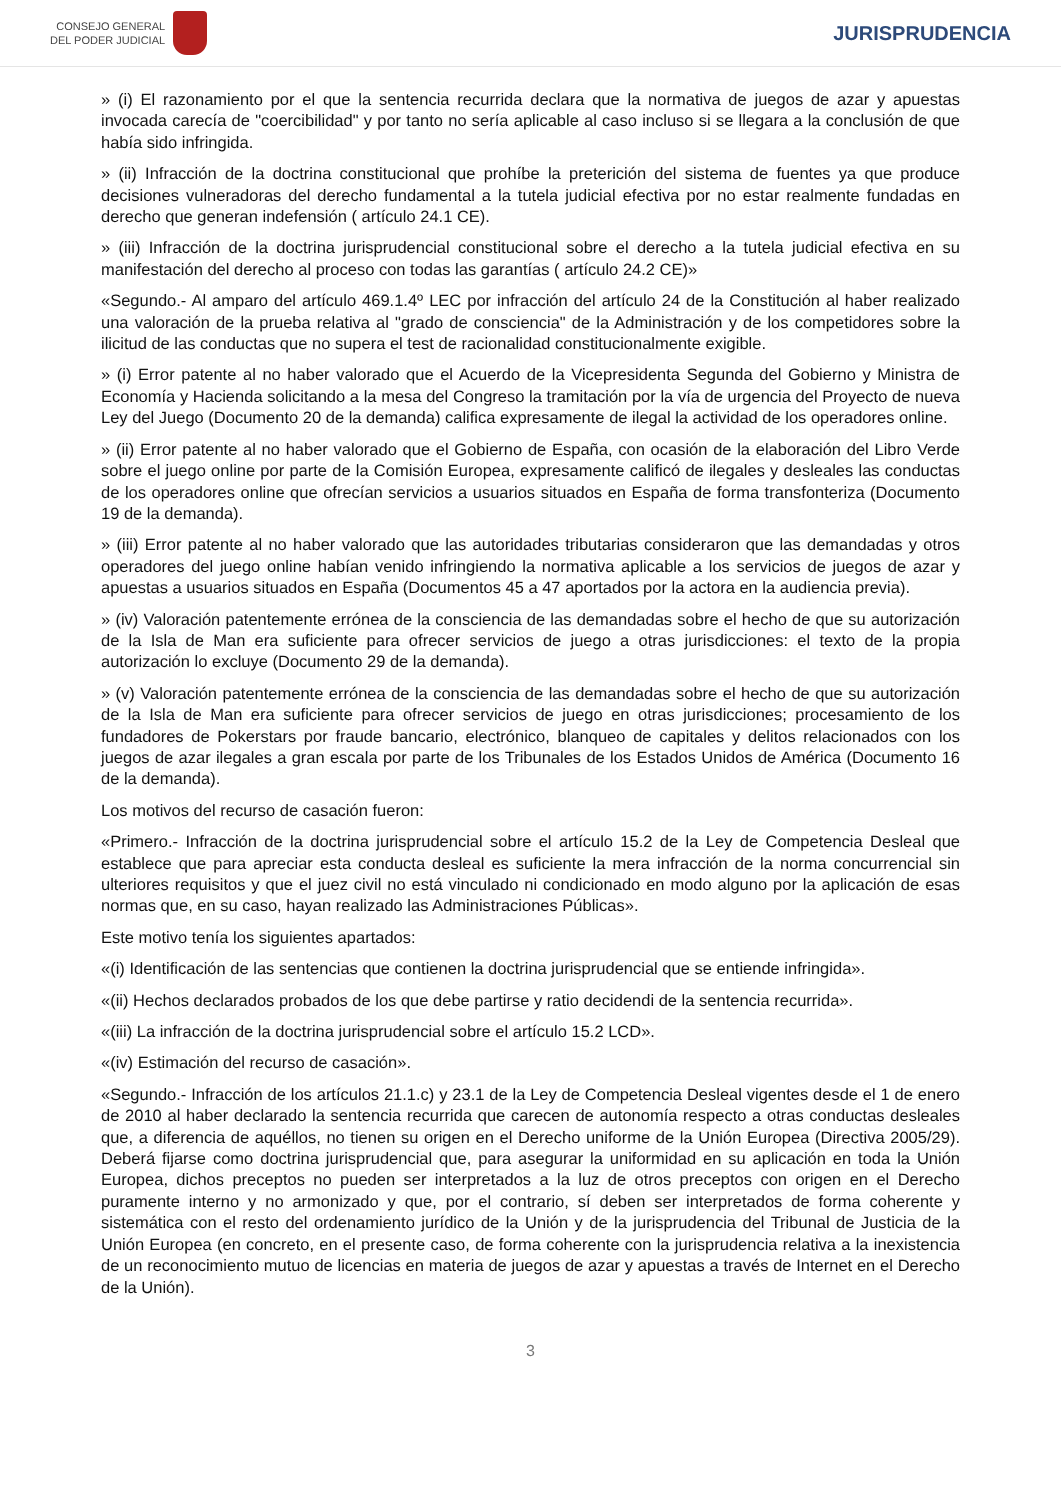CONSEJO GENERAL
DEL PODER JUDICIAL
JURISPRUDENCIA
» (i) El razonamiento por el que la sentencia recurrida declara que la normativa de juegos de azar y apuestas invocada carecía de "coercibilidad" y por tanto no sería aplicable al caso incluso si se llegara a la conclusión de que había sido infringida.
» (ii) Infracción de la doctrina constitucional que prohíbe la preterición del sistema de fuentes ya que produce decisiones vulneradoras del derecho fundamental a la tutela judicial efectiva por no estar realmente fundadas en derecho que generan indefensión ( artículo 24.1 CE).
» (iii) Infracción de la doctrina jurisprudencial constitucional sobre el derecho a la tutela judicial efectiva en su manifestación del derecho al proceso con todas las garantías ( artículo 24.2 CE)»
«Segundo.- Al amparo del artículo 469.1.4º LEC por infracción del artículo 24 de la Constitución al haber realizado una valoración de la prueba relativa al "grado de consciencia" de la Administración y de los competidores sobre la ilicitud de las conductas que no supera el test de racionalidad constitucionalmente exigible.
» (i) Error patente al no haber valorado que el Acuerdo de la Vicepresidenta Segunda del Gobierno y Ministra de Economía y Hacienda solicitando a la mesa del Congreso la tramitación por la vía de urgencia del Proyecto de nueva Ley del Juego (Documento 20 de la demanda) califica expresamente de ilegal la actividad de los operadores online.
» (ii) Error patente al no haber valorado que el Gobierno de España, con ocasión de la elaboración del Libro Verde sobre el juego online por parte de la Comisión Europea, expresamente calificó de ilegales y desleales las conductas de los operadores online que ofrecían servicios a usuarios situados en España de forma transfonteriza (Documento 19 de la demanda).
» (iii) Error patente al no haber valorado que las autoridades tributarias consideraron que las demandadas y otros operadores del juego online habían venido infringiendo la normativa aplicable a los servicios de juegos de azar y apuestas a usuarios situados en España (Documentos 45 a 47 aportados por la actora en la audiencia previa).
» (iv) Valoración patentemente errónea de la consciencia de las demandadas sobre el hecho de que su autorización de la Isla de Man era suficiente para ofrecer servicios de juego a otras jurisdicciones: el texto de la propia autorización lo excluye (Documento 29 de la demanda).
» (v) Valoración patentemente errónea de la consciencia de las demandadas sobre el hecho de que su autorización de la Isla de Man era suficiente para ofrecer servicios de juego en otras jurisdicciones; procesamiento de los fundadores de Pokerstars por fraude bancario, electrónico, blanqueo de capitales y delitos relacionados con los juegos de azar ilegales a gran escala por parte de los Tribunales de los Estados Unidos de América (Documento 16 de la demanda).
Los motivos del recurso de casación fueron:
«Primero.- Infracción de la doctrina jurisprudencial sobre el artículo 15.2 de la Ley de Competencia Desleal que establece que para apreciar esta conducta desleal es suficiente la mera infracción de la norma concurrencial sin ulteriores requisitos y que el juez civil no está vinculado ni condicionado en modo alguno por la aplicación de esas normas que, en su caso, hayan realizado las Administraciones Públicas».
Este motivo tenía los siguientes apartados:
«(i) Identificación de las sentencias que contienen la doctrina jurisprudencial que se entiende infringida».
«(ii) Hechos declarados probados de los que debe partirse y ratio decidendi de la sentencia recurrida».
«(iii) La infracción de la doctrina jurisprudencial sobre el artículo 15.2 LCD».
«(iv) Estimación del recurso de casación».
«Segundo.- Infracción de los artículos 21.1.c) y 23.1 de la Ley de Competencia Desleal vigentes desde el 1 de enero de 2010 al haber declarado la sentencia recurrida que carecen de autonomía respecto a otras conductas desleales que, a diferencia de aquéllos, no tienen su origen en el Derecho uniforme de la Unión Europea (Directiva 2005/29). Deberá fijarse como doctrina jurisprudencial que, para asegurar la uniformidad en su aplicación en toda la Unión Europea, dichos preceptos no pueden ser interpretados a la luz de otros preceptos con origen en el Derecho puramente interno y no armonizado y que, por el contrario, sí deben ser interpretados de forma coherente y sistemática con el resto del ordenamiento jurídico de la Unión y de la jurisprudencia del Tribunal de Justicia de la Unión Europea (en concreto, en el presente caso, de forma coherente con la jurisprudencia relativa a la inexistencia de un reconocimiento mutuo de licencias en materia de juegos de azar y apuestas a través de Internet en el Derecho de la Unión).
3